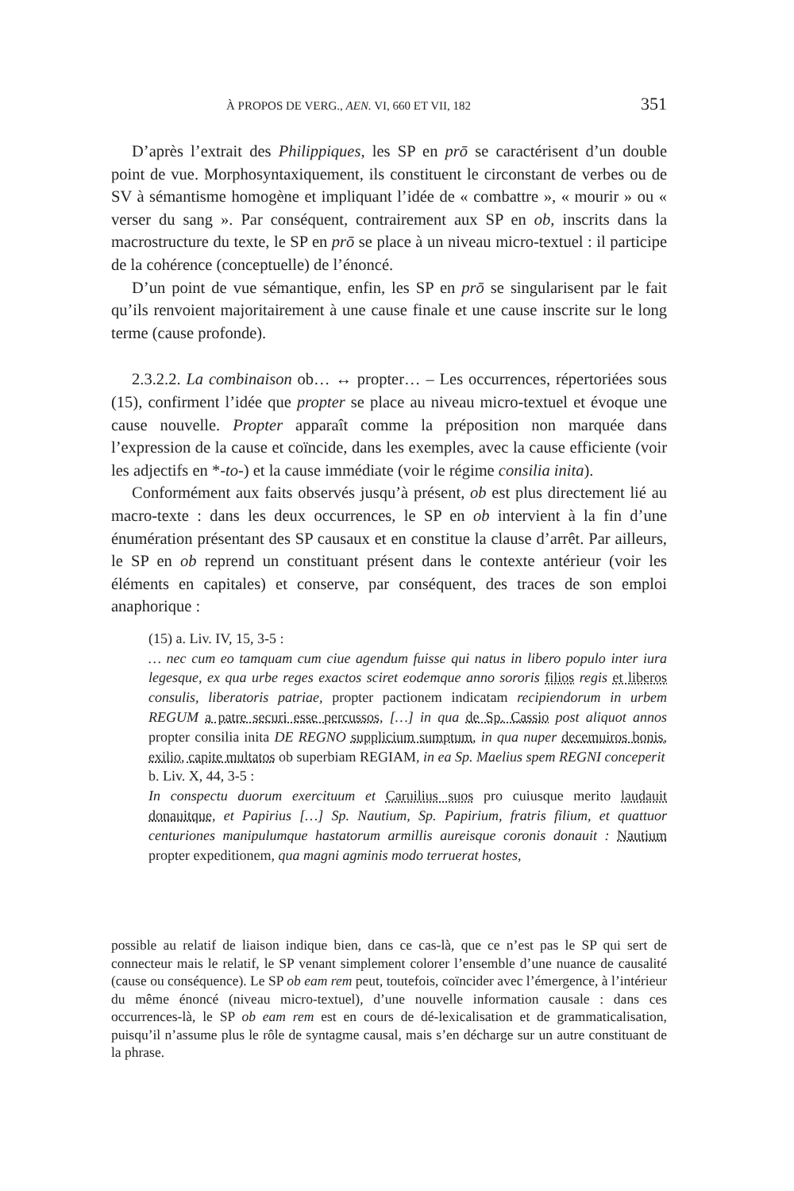À PROPOS DE VERG., AEN. VI, 660 ET VII, 182 351
D’après l’extrait des Philippiques, les SP en prō se caractérisent d’un double point de vue. Morphosyntaxiquement, ils constituent le circonstant de verbes ou de SV à sémantisme homogène et impliquant l’idée de « combattre », « mourir » ou « verser du sang ». Par conséquent, contrairement aux SP en ob, inscrits dans la macrostructure du texte, le SP en prō se place à un niveau micro-textuel : il participe de la cohérence (conceptuelle) de l’énoncé.
D’un point de vue sémantique, enfin, les SP en prō se singularisent par le fait qu’ils renvoient majoritairement à une cause finale et une cause inscrite sur le long terme (cause profonde).
2.3.2.2. La combinaison ob… ↔ propter… – Les occurrences, répertoriées sous (15), confirment l’idée que propter se place au niveau micro-textuel et évoque une cause nouvelle. Propter apparaît comme la préposition non marquée dans l’expression de la cause et coïncide, dans les exemples, avec la cause efficiente (voir les adjectifs en *-to-) et la cause immédiate (voir le régime consilia inita).
Conformément aux faits observés jusqu’à présent, ob est plus directement lié au macro-texte : dans les deux occurrences, le SP en ob intervient à la fin d’une énumération présentant des SP causaux et en constitue la clause d’arrêt. Par ailleurs, le SP en ob reprend un constituant présent dans le contexte antérieur (voir les éléments en capitales) et conserve, par conséquent, des traces de son emploi anaphorique :
(15) a. Liv. IV, 15, 3-5 :
… nec cum eo tamquam cum ciue agendum fuisse qui natus in libero populo inter iura legesque, ex qua urbe reges exactos sciret eodemque anno sororis filios regis et liberos consulis, liberatoris patriae, propter pactionem indicatam recipiendorum in urbem REGUM a patre securi esse percussos, […] in qua de Sp. Cassio post aliquot annos propter consilia inita DE REGNO supplicium sumptum, in qua nuper decemuiros bonis, exilio, capite multatos ob superbiam REGIAM, in ea Sp. Maelius spem REGNI conceperit
b. Liv. X, 44, 3-5 :
In conspectu duorum exercituum et Caruilius suos pro cuiusque merito laudauit donauitque, et Papirius […] Sp. Nautium, Sp. Papirium, fratris filium, et quattuor centuriones manipulumque hastatorum armillis aureisque coronis donauit : Nautium propter expeditionem, qua magni agminis modo terruerat hostes,
possible au relatif de liaison indique bien, dans ce cas-là, que ce n’est pas le SP qui sert de connecteur mais le relatif, le SP venant simplement colorer l’ensemble d’une nuance de causalité (cause ou conséquence). Le SP ob eam rem peut, toutefois, coïncider avec l’émergence, à l’intérieur du même énoncé (niveau micro-textuel), d’une nouvelle information causale : dans ces occurrences-là, le SP ob eam rem est en cours de dé-lexicalisation et de grammaticalisation, puisqu’il n’assume plus le rôle de syntagme causal, mais s’en décharge sur un autre constituant de la phrase.